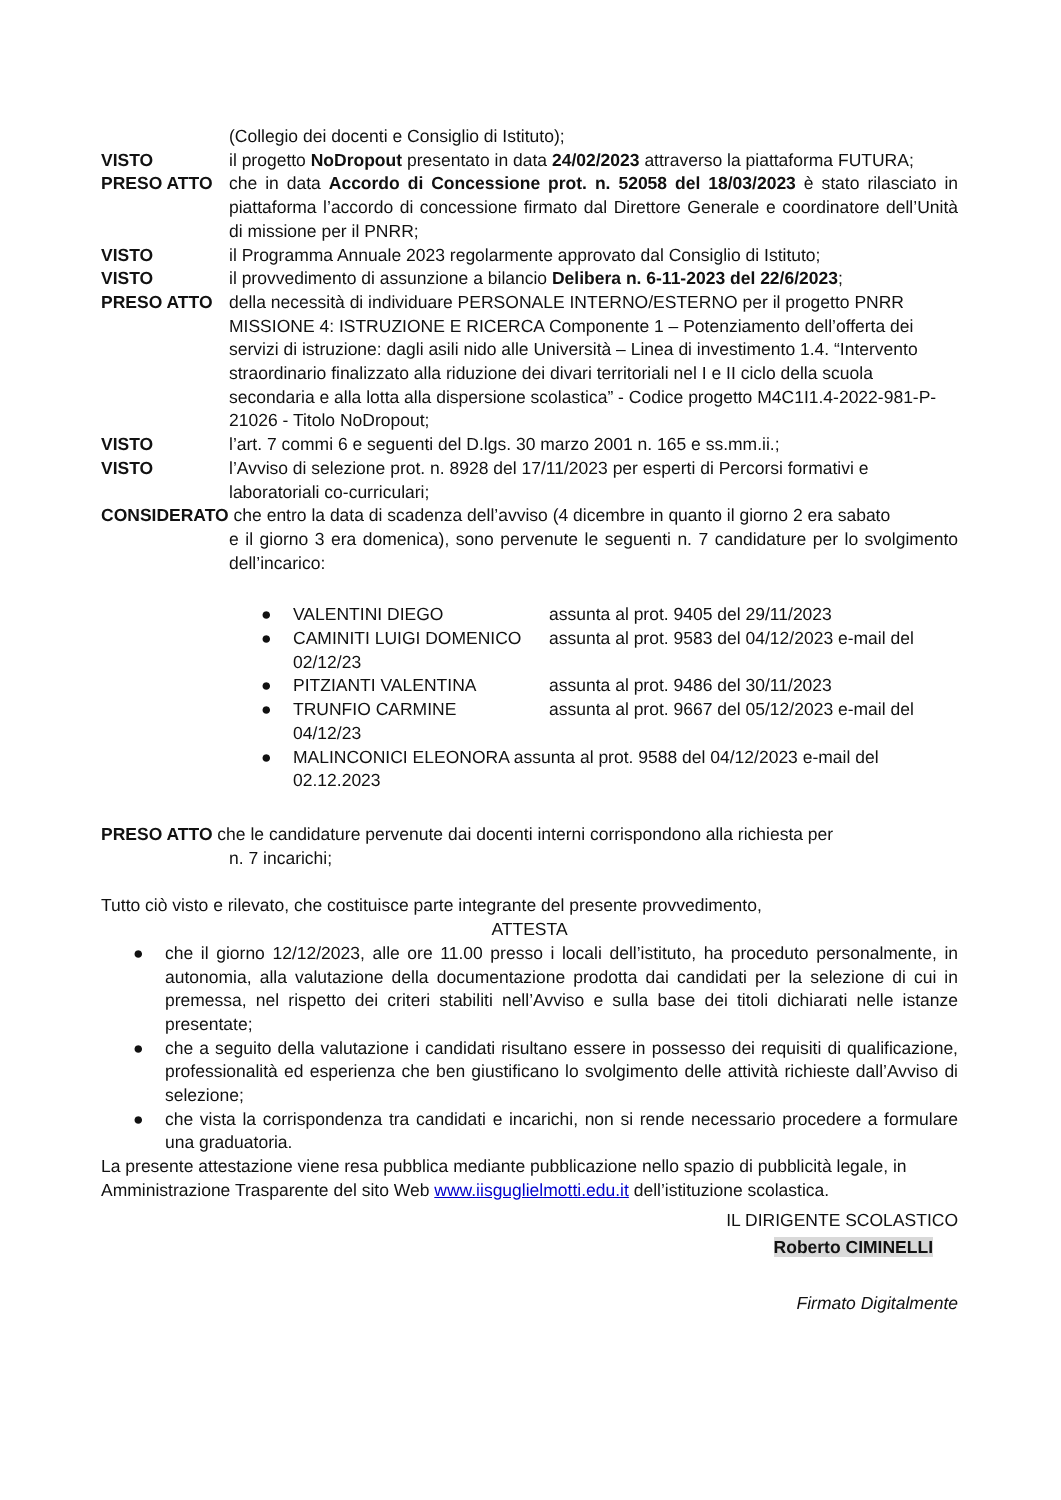(Collegio dei docenti e Consiglio di Istituto);
VISTO il progetto NoDropout presentato in data 24/02/2023 attraverso la piattaforma FUTURA;
PRESO ATTO che in data Accordo di Concessione prot. n. 52058 del 18/03/2023 è stato rilasciato in piattaforma l’accordo di concessione firmato dal Direttore Generale e coordinatore dell’Unità di missione per il PNRR;
VISTO il Programma Annuale 2023 regolarmente approvato dal Consiglio di Istituto;
VISTO il provvedimento di assunzione a bilancio Delibera n. 6-11-2023 del 22/6/2023;
PRESO ATTO della necessità di individuare PERSONALE INTERNO/ESTERNO per il progetto PNRR MISSIONE 4: ISTRUZIONE E RICERCA Componente 1 – Potenziamento dell’offerta dei servizi di istruzione: dagli asili nido alle Università – Linea di investimento 1.4. “Intervento straordinario finalizzato alla riduzione dei divari territoriali nel I e II ciclo della scuola secondaria e alla lotta alla dispersione scolastica” - Codice progetto M4C1I1.4-2022-981-P-21026 - Titolo NoDropout;
VISTO l’art. 7 commi 6 e seguenti del D.lgs. 30 marzo 2001 n. 165 e ss.mm.ii.;
VISTO l’Avviso di selezione prot. n. 8928 del 17/11/2023 per esperti di Percorsi formativi e laboratoriali co-curriculari;
CONSIDERATO che entro la data di scadenza dell’avviso (4 dicembre in quanto il giorno 2 era sabato
e il giorno 3 era domenica), sono pervenute le seguenti n. 7 candidature per lo svolgimento dell’incarico:
● VALENTINI DIEGO assunta al prot. 9405 del 29/11/2023
● CAMINITI LUIGI DOMENICO assunta al prot. 9583 del 04/12/2023 e-mail del
02/12/23
● PITZIANTI VALENTINA assunta al prot. 9486 del 30/11/2023
● TRUNFIO CARMINE assunta al prot. 9667 del 05/12/2023 e-mail del
04/12/23
● MALINCONICI ELEONORA assunta al prot. 9588 del 04/12/2023 e-mail del 02.12.2023
PRESO ATTO che le candidature pervenute dai docenti interni corrispondono alla richiesta per
n. 7 incarichi;
Tutto ciò visto e rilevato, che costituisce parte integrante del presente provvedimento,
ATTESTA
● che il giorno 12/12/2023, alle ore 11.00 presso i locali dell’istituto, ha proceduto personalmente, in autonomia, alla valutazione della documentazione prodotta dai candidati per la selezione di cui in premessa, nel rispetto dei criteri stabiliti nell’Avviso e sulla base dei titoli dichiarati nelle istanze presentate;
● che a seguito della valutazione i candidati risultano essere in possesso dei requisiti di qualificazione, professionalità ed esperienza che ben giustificano lo svolgimento delle attività richieste dall’Avviso di selezione;
● che vista la corrispondenza tra candidati e incarichi, non si rende necessario procedere a formulare una graduatoria.
La presente attestazione viene resa pubblica mediante pubblicazione nello spazio di pubblicità legale, in Amministrazione Trasparente del sito Web www.iisguglielmotti.edu.it dell’istituzione scolastica.
IL DIRIGENTE SCOLASTICO
Roberto CIMINELLI
Firmato Digitalmente